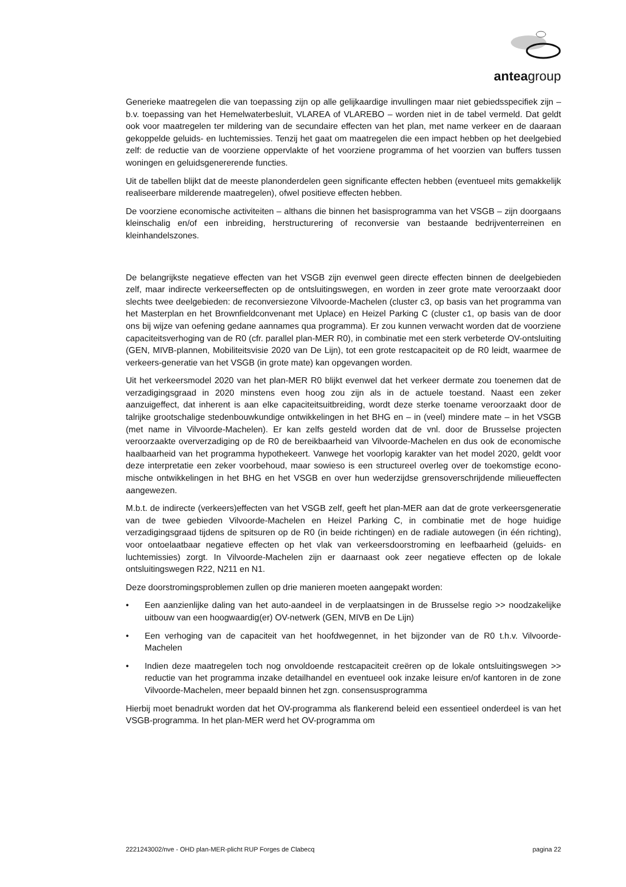anteagroup
Generieke maatregelen die van toepassing zijn op alle gelijkaardige invullingen maar niet gebiedsspecifiek zijn – b.v. toepassing van het Hemelwaterbesluit, VLAREA of VLAREBO – worden niet in de tabel vermeld. Dat geldt ook voor maatregelen ter mildering van de secundaire effecten van het plan, met name verkeer en de daaraan gekoppelde geluids- en luchtemissies. Tenzij het gaat om maatregelen die een impact hebben op het deelgebied zelf: de reductie van de voorziene oppervlakte of het voorziene programma of het voorzien van buffers tussen woningen en geluidsgenererende functies.
Uit de tabellen blijkt dat de meeste planonderdelen geen significante effecten hebben (eventueel mits gemakkelijk realiseerbare milderende maatregelen), ofwel positieve effecten hebben.
De voorziene economische activiteiten – althans die binnen het basisprogramma van het VSGB – zijn doorgaans kleinschalig en/of een inbreiding, herstructurering of reconversie van bestaande bedrijventerreinen en kleinhandelszones.
De belangrijkste negatieve effecten van het VSGB zijn evenwel geen directe effecten binnen de deelgebieden zelf, maar indirecte verkeerseffecten op de ontsluitingswegen, en worden in zeer grote mate veroorzaakt door slechts twee deelgebieden: de reconversiezone Vilvoorde-Machelen (cluster c3, op basis van het programma van het Masterplan en het Brownfieldconvenant met Uplace) en Heizel Parking C (cluster c1, op basis van de door ons bij wijze van oefening gedane aannames qua programma). Er zou kunnen verwacht worden dat de voorziene capaciteitsverhoging van de R0 (cfr. parallel plan-MER R0), in combinatie met een sterk verbeterde OV-ontsluiting (GEN, MIVB-plannen, Mobiliteitsvisie 2020 van De Lijn), tot een grote restcapaciteit op de R0 leidt, waarmee de verkeers-generatie van het VSGB (in grote mate) kan opgevangen worden.
Uit het verkeersmodel 2020 van het plan-MER R0 blijkt evenwel dat het verkeer dermate zou toenemen dat de verzadigingsgraad in 2020 minstens even hoog zou zijn als in de actuele toestand. Naast een zeker aanzuigeffect, dat inherent is aan elke capaciteitsuitbreiding, wordt deze sterke toename veroorzaakt door de talrijke grootschalige stedenbouwkundige ontwikkelingen in het BHG en – in (veel) mindere mate – in het VSGB (met name in Vilvoorde-Machelen). Er kan zelfs gesteld worden dat de vnl. door de Brusselse projecten veroorzaakte oververzadiging op de R0 de bereikbaarheid van Vilvoorde-Machelen en dus ook de economische haalbaarheid van het programma hypothekeert. Vanwege het voorlopig karakter van het model 2020, geldt voor deze interpretatie een zeker voorbehoud, maar sowieso is een structureel overleg over de toekomstige econo-mische ontwikkelingen in het BHG en het VSGB en over hun wederzijdse grensoverschrijdende milieueffecten aangewezen.
M.b.t. de indirecte (verkeers)effecten van het VSGB zelf, geeft het plan-MER aan dat de grote verkeersgeneratie van de twee gebieden Vilvoorde-Machelen en Heizel Parking C, in combinatie met de hoge huidige verzadigingsgraad tijdens de spitsuren op de R0 (in beide richtingen) en de radiale autowegen (in één richting), voor ontoelaatbaar negatieve effecten op het vlak van verkeersdoorstroming en leefbaarheid (geluids- en luchtemissies) zorgt. In Vilvoorde-Machelen zijn er daarnaast ook zeer negatieve effecten op de lokale ontsluitingswegen R22, N211 en N1.
Deze doorstromingsproblemen zullen op drie manieren moeten aangepakt worden:
• Een aanzienlijke daling van het auto-aandeel in de verplaatsingen in de Brusselse regio >> noodzakelijke uitbouw van een hoogwaardig(er) OV-netwerk (GEN, MIVB en De Lijn)
• Een verhoging van de capaciteit van het hoofdwegennet, in het bijzonder van de R0 t.h.v. Vilvoorde-Machelen
• Indien deze maatregelen toch nog onvoldoende restcapaciteit creëren op de lokale ontsluitingswegen >> reductie van het programma inzake detailhandel en eventueel ook inzake leisure en/of kantoren in de zone Vilvoorde-Machelen, meer bepaald binnen het zgn. consensusprogramma
Hierbij moet benadrukt worden dat het OV-programma als flankerend beleid een essentieel onderdeel is van het VSGB-programma. In het plan-MER werd het OV-programma om
2221243002/nve - OHD plan-MER-plicht RUP Forges de Clabecq pagina 22